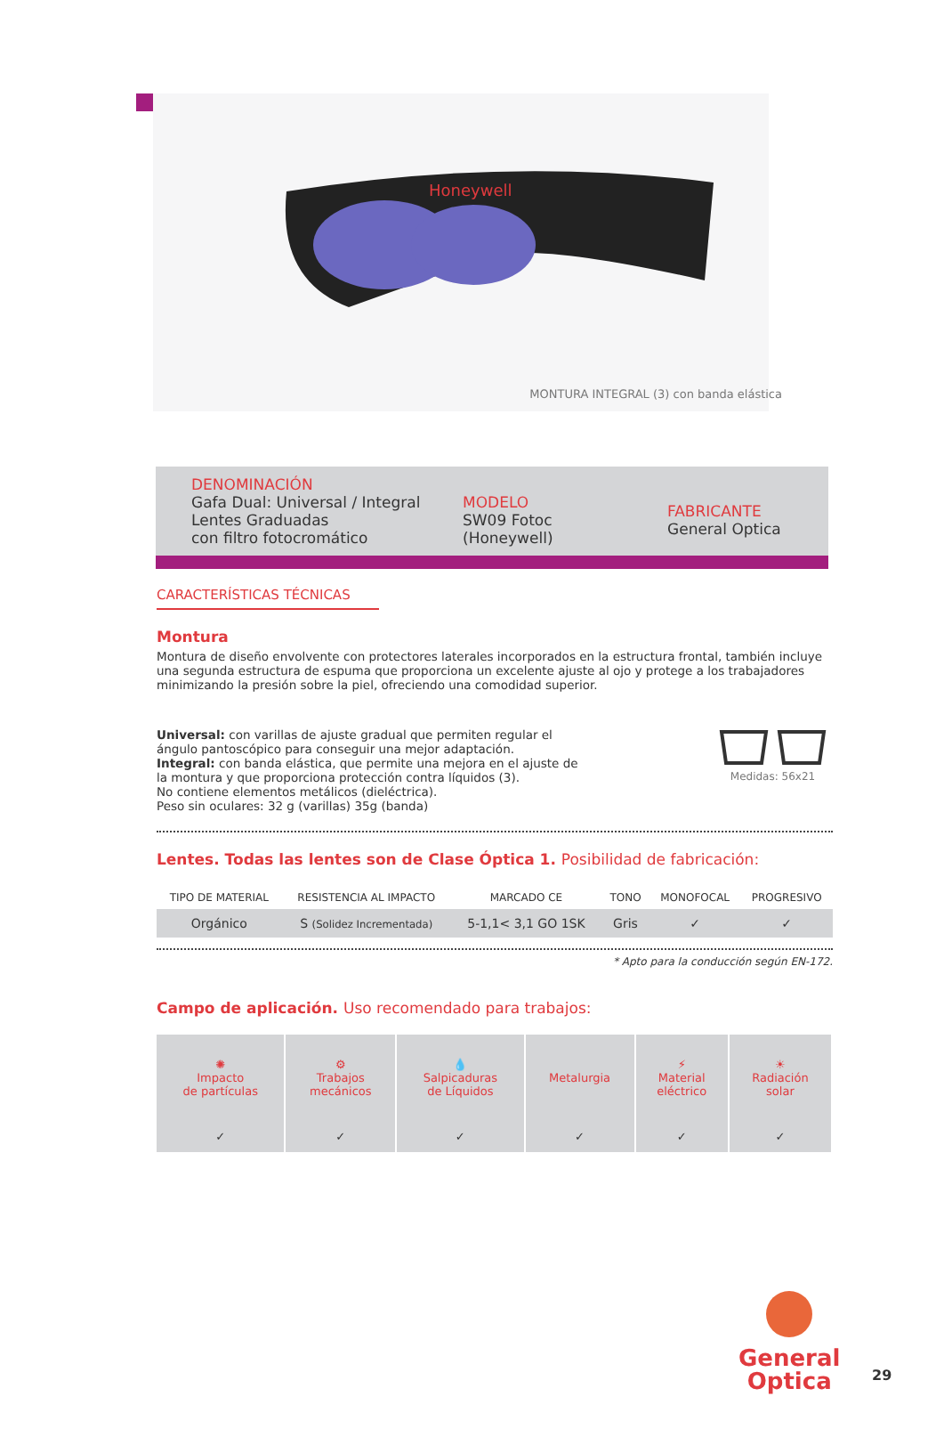Honeywell
MONTURA INTEGRAL (3) con banda elástica
DENOMINACIÓN
Gafa Dual: Universal / Integral
Lentes Graduadas
con filtro fotocromático
MODELO
SW09 Fotoc
(Honeywell)
FABRICANTE
General Optica
CARACTERÍSTICAS TÉCNICAS
Montura
Montura de diseño envolvente con protectores laterales incorporados en la estructura frontal, también incluye una segunda estructura de espuma que proporciona un excelente ajuste al ojo y protege a los trabajadores minimizando la presión sobre la piel, ofreciendo una comodidad superior.
Universal: con varillas de ajuste gradual que permiten regular el ángulo pantoscópico para conseguir una mejor adaptación.
Integral: con banda elástica, que permite una mejora en el ajuste de la montura y que proporciona protección contra líquidos (3).
No contiene elementos metálicos (dieléctrica).
Peso sin oculares: 32 g (varillas) 35g (banda)
Medidas: 56x21
Lentes. Todas las lentes son de Clase Óptica 1. Posibilidad de fabricación:
| TIPO DE MATERIAL | RESISTENCIA AL IMPACTO | MARCADO CE | TONO | MONOFOCAL | PROGRESIVO |
| --- | --- | --- | --- | --- | --- |
| Orgánico | S (Solidez Incrementada) | 5-1,1< 3,1 GO 1SK | Gris | ✓ | ✓ |
* Apto para la conducción según EN-172.
Campo de aplicación. Uso recomendado para trabajos:
| ✺ Impacto de partículas | ⚙ Trabajos mecánicos | 💧 Salpicaduras de Líquidos | Metalurgia | ⚡ Material eléctrico | ☀ Radiación solar |
| ✓ | ✓ | ✓ | ✓ | ✓ | ✓ |
General
Optica
29